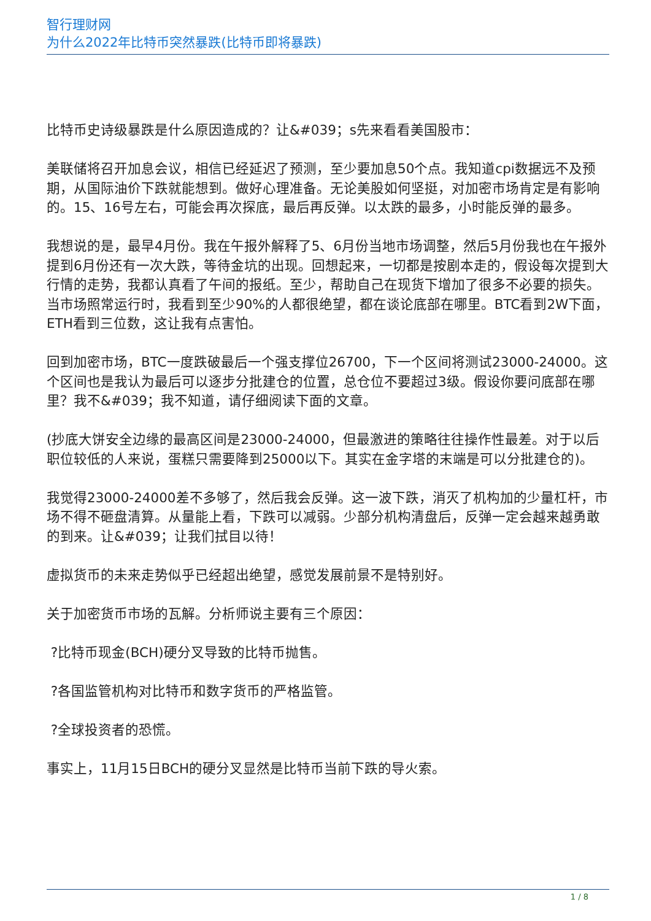智行理财网
为什么2022年比特币突然暴跌(比特币即将暴跌)
比特币史诗级暴跌是什么原因造成的？让&#039；s先来看看美国股市：
美联储将召开加息会议，相信已经延迟了预测，至少要加息50个点。我知道cpi数据远不及预期，从国际油价下跌就能想到。做好心理准备。无论美股如何坚挺，对加密市场肯定是有影响的。15、16号左右，可能会再次探底，最后再反弹。以太跌的最多，小时能反弹的最多。
我想说的是，最早4月份。我在午报外解释了5、6月份当地市场调整，然后5月份我也在午报外提到6月份还有一次大跌，等待金坑的出现。回想起来，一切都是按剧本走的，假设每次提到大行情的走势，我都认真看了午间的报纸。至少，帮助自己在现货下增加了很多不必要的损失。当市场照常运行时，我看到至少90%的人都很绝望，都在谈论底部在哪里。BTC看到2W下面，ETH看到三位数，这让我有点害怕。
回到加密市场，BTC一度跌破最后一个强支撑位26700，下一个区间将测试23000-24000。这个区间也是我认为最后可以逐步分批建仓的位置，总仓位不要超过3级。假设你要问底部在哪里？我不&#039；我不知道，请仔细阅读下面的文章。
(抄底大饼安全边缘的最高区间是23000-24000，但最激进的策略往往操作性最差。对于以后职位较低的人来说，蛋糕只需要降到25000以下。其实在金字塔的末端是可以分批建仓的)。
我觉得23000-24000差不多够了，然后我会反弹。这一波下跌，消灭了机构加的少量杠杆，市场不得不砸盘清算。从量能上看，下跌可以减弱。少部分机构清盘后，反弹一定会越来越勇敢的到来。让&#039；让我们拭目以待！
虚拟货币的未来走势似乎已经超出绝望，感觉发展前景不是特别好。
关于加密货币市场的瓦解。分析师说主要有三个原因：
?比特币现金(BCH)硬分叉导致的比特币抛售。
?各国监管机构对比特币和数字货币的严格监管。
?全球投资者的恐慌。
事实上，11月15日BCH的硬分叉显然是比特币当前下跌的导火索。
1 / 8